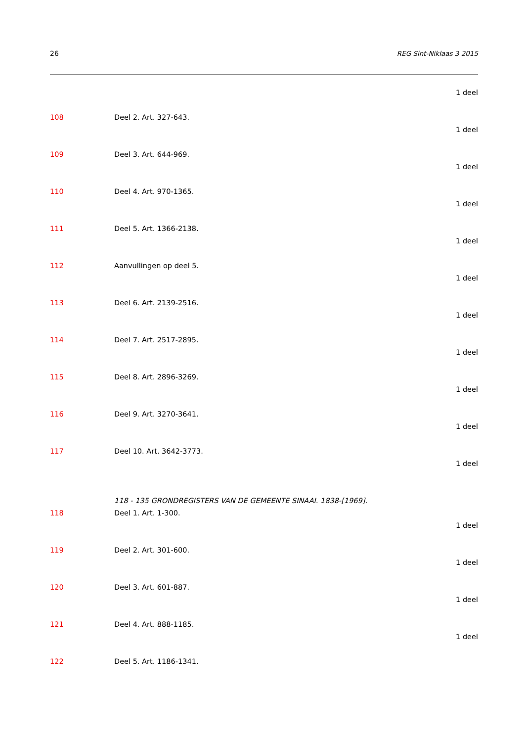26 REG Sint-Niklaas 3 2015
1 deel
108 Deel 2. Art. 327-643.
1 deel
109 Deel 3. Art. 644-969.
1 deel
110 Deel 4. Art. 970-1365.
1 deel
111 Deel 5. Art. 1366-2138.
1 deel
112 Aanvullingen op deel 5.
1 deel
113 Deel 6. Art. 2139-2516.
1 deel
114 Deel 7. Art. 2517-2895.
1 deel
115 Deel 8. Art. 2896-3269.
1 deel
116 Deel 9. Art. 3270-3641.
1 deel
117 Deel 10. Art. 3642-3773.
1 deel
118 - 135 GRONDREGISTERS VAN DE GEMEENTE SINAAI. 1838-[1969].
118 Deel 1. Art. 1-300.
1 deel
119 Deel 2. Art. 301-600.
1 deel
120 Deel 3. Art. 601-887.
1 deel
121 Deel 4. Art. 888-1185.
1 deel
122 Deel 5. Art. 1186-1341.